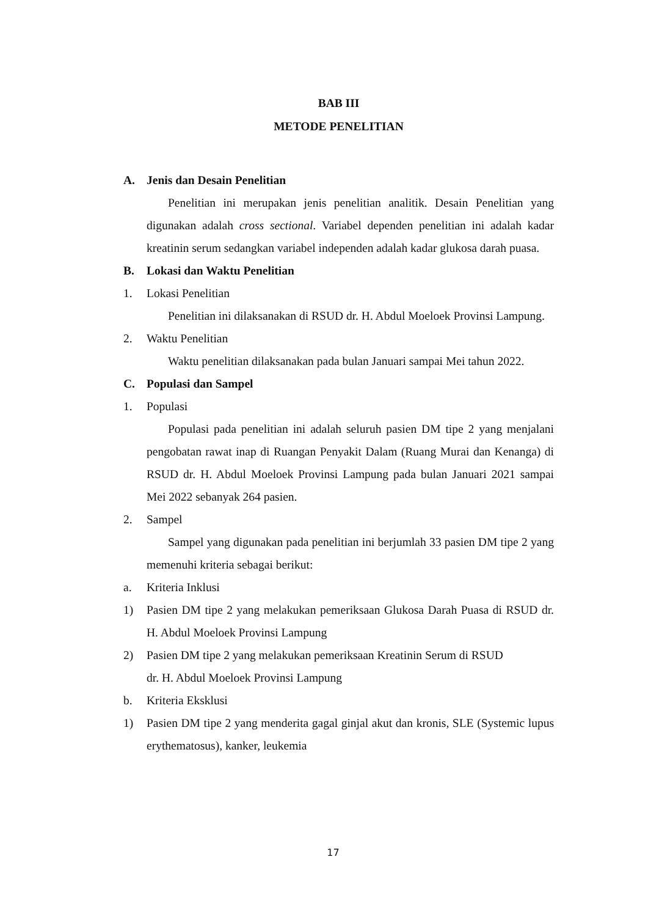BAB III
METODE PENELITIAN
A. Jenis dan Desain Penelitian
Penelitian ini merupakan jenis penelitian analitik. Desain Penelitian yang digunakan adalah cross sectional. Variabel dependen penelitian ini adalah kadar kreatinin serum sedangkan variabel independen adalah kadar glukosa darah puasa.
B. Lokasi dan Waktu Penelitian
1. Lokasi Penelitian
Penelitian ini dilaksanakan di RSUD dr. H. Abdul Moeloek Provinsi Lampung.
2. Waktu Penelitian
Waktu penelitian dilaksanakan pada bulan Januari sampai Mei tahun 2022.
C. Populasi dan Sampel
1. Populasi
Populasi pada penelitian ini adalah seluruh pasien DM tipe 2 yang menjalani pengobatan rawat inap di Ruangan Penyakit Dalam (Ruang Murai dan Kenanga) di RSUD dr. H. Abdul Moeloek Provinsi Lampung pada bulan Januari 2021 sampai Mei 2022 sebanyak 264 pasien.
2. Sampel
Sampel yang digunakan pada penelitian ini berjumlah 33 pasien DM tipe 2 yang memenuhi kriteria sebagai berikut:
a. Kriteria Inklusi
1) Pasien DM tipe 2 yang melakukan pemeriksaan Glukosa Darah Puasa di RSUD dr. H. Abdul Moeloek Provinsi Lampung
2) Pasien DM tipe 2 yang melakukan pemeriksaan Kreatinin Serum di RSUD
dr. H. Abdul Moeloek Provinsi Lampung
b. Kriteria Eksklusi
1) Pasien DM tipe 2 yang menderita gagal ginjal akut dan kronis, SLE (Systemic lupus erythematosus), kanker, leukemia
17